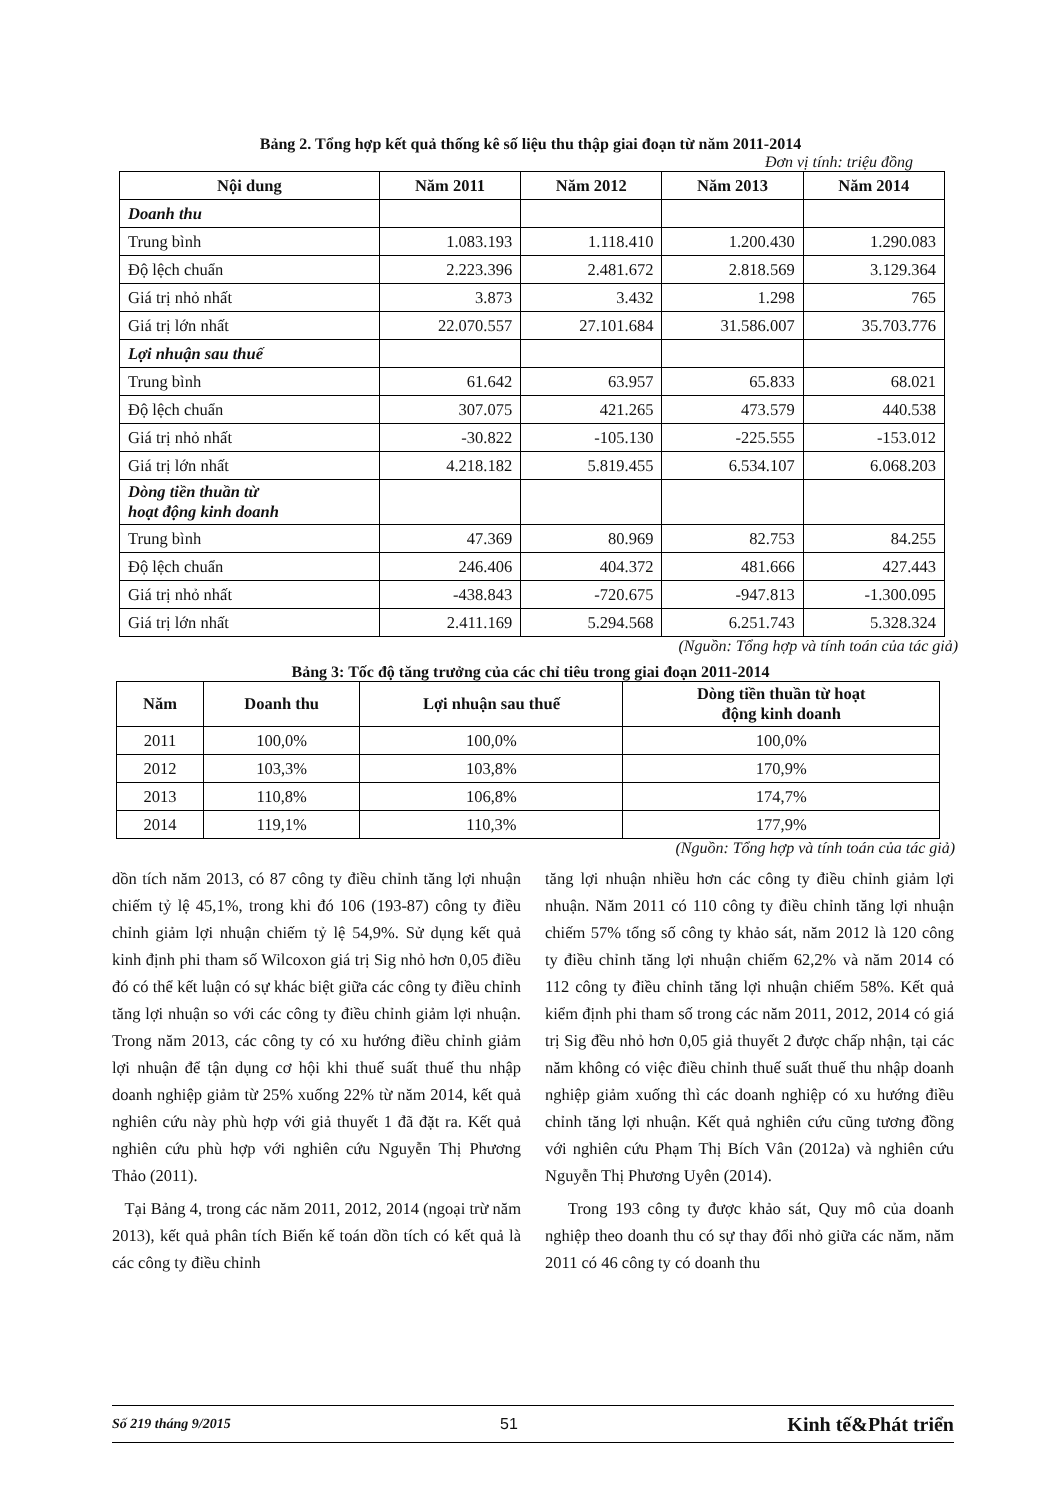Bảng 2. Tổng hợp kết quả thống kê số liệu thu thập giai đoạn từ năm 2011-2014
Đơn vị tính: triệu đồng
| Nội dung | Năm 2011 | Năm 2012 | Năm 2013 | Năm 2014 |
| --- | --- | --- | --- | --- |
| Doanh thu | | | | |
| Trung bình | 1.083.193 | 1.118.410 | 1.200.430 | 1.290.083 |
| Độ lệch chuẩn | 2.223.396 | 2.481.672 | 2.818.569 | 3.129.364 |
| Giá trị nhỏ nhất | 3.873 | 3.432 | 1.298 | 765 |
| Giá trị lớn nhất | 22.070.557 | 27.101.684 | 31.586.007 | 35.703.776 |
| Lợi nhuận sau thuế | | | | |
| Trung bình | 61.642 | 63.957 | 65.833 | 68.021 |
| Độ lệch chuẩn | 307.075 | 421.265 | 473.579 | 440.538 |
| Giá trị nhỏ nhất | -30.822 | -105.130 | -225.555 | -153.012 |
| Giá trị lớn nhất | 4.218.182 | 5.819.455 | 6.534.107 | 6.068.203 |
| Dòng tiền thuần từ hoạt động kinh doanh | | | | |
| Trung bình | 47.369 | 80.969 | 82.753 | 84.255 |
| Độ lệch chuẩn | 246.406 | 404.372 | 481.666 | 427.443 |
| Giá trị nhỏ nhất | -438.843 | -720.675 | -947.813 | -1.300.095 |
| Giá trị lớn nhất | 2.411.169 | 5.294.568 | 6.251.743 | 5.328.324 |
(Nguồn: Tổng hợp và tính toán của tác giả)
Bảng 3: Tốc độ tăng trưởng của các chỉ tiêu trong giai đoạn 2011-2014
| Năm | Doanh thu | Lợi nhuận sau thuế | Dòng tiền thuần từ hoạt động kinh doanh |
| --- | --- | --- | --- |
| 2011 | 100,0% | 100,0% | 100,0% |
| 2012 | 103,3% | 103,8% | 170,9% |
| 2013 | 110,8% | 106,8% | 174,7% |
| 2014 | 119,1% | 110,3% | 177,9% |
(Nguồn: Tổng hợp và tính toán của tác giả)
dồn tích năm 2013, có 87 công ty điều chỉnh tăng lợi nhuận chiếm tỷ lệ 45,1%, trong khi đó 106 (193-87) công ty điều chỉnh giảm lợi nhuận chiếm tỷ lệ 54,9%. Sử dụng kết quả kinh định phi tham số Wilcoxon giá trị Sig nhỏ hơn 0,05 điều đó có thể kết luận có sự khác biệt giữa các công ty điều chỉnh tăng lợi nhuận so với các công ty điều chỉnh giảm lợi nhuận. Trong năm 2013, các công ty có xu hướng điều chỉnh giảm lợi nhuận để tận dụng cơ hội khi thuế suất thuế thu nhập doanh nghiệp giảm từ 25% xuống 22% từ năm 2014, kết quả nghiên cứu này phù hợp với giả thuyết 1 đã đặt ra. Kết quả nghiên cứu phù hợp với nghiên cứu Nguyễn Thị Phương Thảo (2011).
Tại Bảng 4, trong các năm 2011, 2012, 2014 (ngoại trừ năm 2013), kết quả phân tích Biến kế toán dồn tích có kết quả là các công ty điều chỉnh
tăng lợi nhuận nhiều hơn các công ty điều chỉnh giảm lợi nhuận. Năm 2011 có 110 công ty điều chỉnh tăng lợi nhuận chiếm 57% tổng số công ty khảo sát, năm 2012 là 120 công ty điều chỉnh tăng lợi nhuận chiếm 62,2% và năm 2014 có 112 công ty điều chỉnh tăng lợi nhuận chiếm 58%. Kết quả kiểm định phi tham số trong các năm 2011, 2012, 2014 có giá trị Sig đều nhỏ hơn 0,05 giả thuyết 2 được chấp nhận, tại các năm không có việc điều chỉnh thuế suất thuế thu nhập doanh nghiệp giảm xuống thì các doanh nghiệp có xu hướng điều chỉnh tăng lợi nhuận. Kết quả nghiên cứu cũng tương đồng với nghiên cứu Phạm Thị Bích Vân (2012a) và nghiên cứu Nguyễn Thị Phương Uyên (2014).
Trong 193 công ty được khảo sát, Quy mô của doanh nghiệp theo doanh thu có sự thay đổi nhỏ giữa các năm, năm 2011 có 46 công ty có doanh thu
Số 219 tháng 9/2015 51 Kinh tế&Phát triển